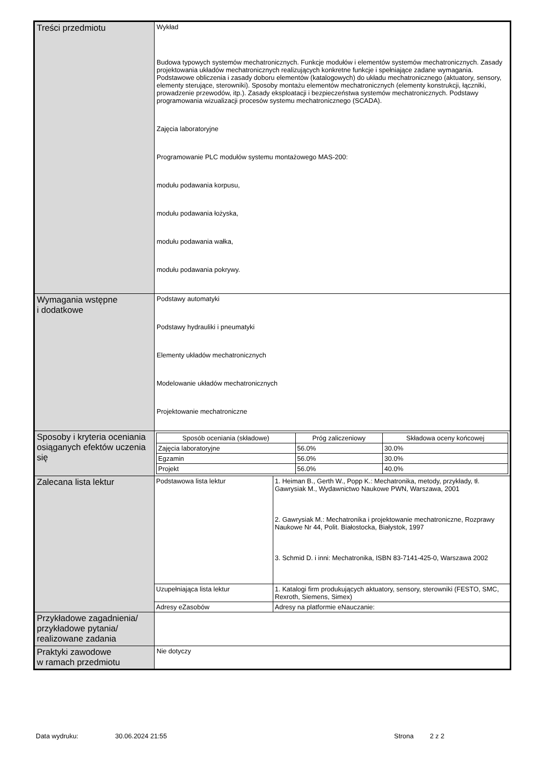| Treści przedmiotu | Wykład Budowa typowych systemów mechatronicznych. Funkcje modułów i elementów systemów mechatronicznych. Zasady projektowania układów mechatronicznych realizujących konkretne funkcje i spełniające zadane wymagania. Podstawowe obliczenia i zasady doboru elementów (katalogowych) do układu mechatronicznego (aktuatory, sensory, elementy sterujące, sterowniki). Sposoby montażu elementów mechatronicznych (elementy konstrukcji, łączniki, prowadzenie przewodów, itp.). Zasady eksploatacji i bezpieczeństwa systemów mechatronicznych. Podstawy programowania wizualizacji procesów systemu mechatronicznego (SCADA). Zajęcia laboratoryjne Programowanie PLC modułów systemu montażowego MAS-200: modułu podawania korpusu, modułu podawania łożyska, modułu podawania wałka, modułu podawania pokrywy. |
| Wymagania wstępne i dodatkowe | Podstawy automatyki Podstawy hydrauliki i pneumatyki Elementy układów mechatronicznych Modelowanie układów mechatronicznych Projektowanie mechatroniczne |
| Sposoby i kryteria oceniania osiąganych efektów uczenia się | / Sposób oceniania (składowe) / Próg zaliczeniowy / Składowa oceny końcowej / / --- / --- / --- / / Zajęcia laboratoryjne / 56.0% / 30.0% / / Egzamin / 56.0% / 30.0% / / Projekt / 56.0% / 40.0% / |
| Zalecana lista lektur | / Podstawowa lista lektur / 1. Heiman B., Gerth W., Popp K.: Mechatronika, metody, przykłady, tł. Gawrysiak M., Wydawnictwo Naukowe PWN, Warszawa, 2001 2. Gawrysiak M.: Mechatronika i projektowanie mechatroniczne, Rozprawy Naukowe Nr 44, Polit. Białostocka, Białystok, 1997 3. Schmid D. i inni: Mechatronika, ISBN 83-7141-425-0, Warszawa 2002 / / Uzupełniająca lista lektur / 1. Katalogi firm produkujących aktuatory, sensory, sterowniki (FESTO, SMC, Rexroth, Siemens, Simex) / / Adresy eZasobów / Adresy na platformie eNauczanie: / |
| Przykładowe zagadnienia/ przykładowe pytania/ realizowane zadania | |
| Praktyki zawodowe w ramach przedmiotu | Nie dotyczy |
Data wydruku: 30.06.2024 21:55 Strona 2 z 2